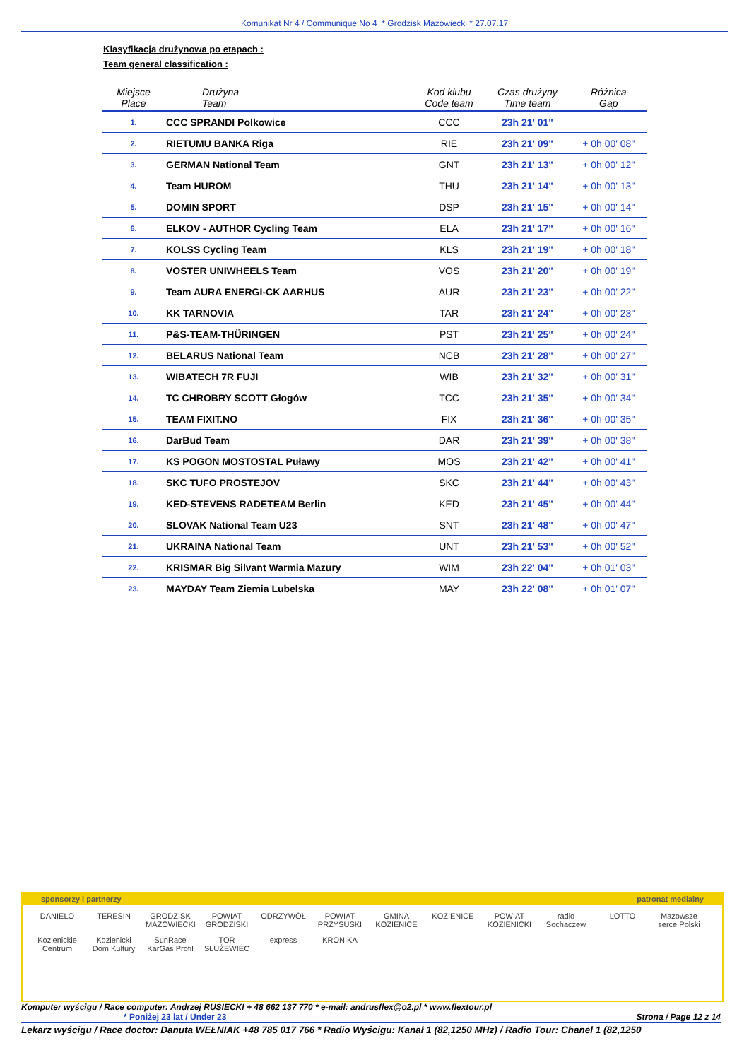Komunikat Nr 4 / Communique No 4 * Grodzisk Mazowiecki * 27.07.17
Klasyfikacja drużynowa po etapach :
Team general classification :
| Miejsce Place | Drużyna Team | Kod klubu Code team | Czas drużyny Time team | Różnica Gap |
| --- | --- | --- | --- | --- |
| 1. | CCC SPRANDI Polkowice | CCC | 23h 21' 01" | |
| 2. | RIETUMU BANKA Riga | RIE | 23h 21' 09" | + 0h 00' 08" |
| 3. | GERMAN National Team | GNT | 23h 21' 13" | + 0h 00' 12" |
| 4. | Team HUROM | THU | 23h 21' 14" | + 0h 00' 13" |
| 5. | DOMIN SPORT | DSP | 23h 21' 15" | + 0h 00' 14" |
| 6. | ELKOV - AUTHOR Cycling Team | ELA | 23h 21' 17" | + 0h 00' 16" |
| 7. | KOLSS Cycling Team | KLS | 23h 21' 19" | + 0h 00' 18" |
| 8. | VOSTER UNIWHEELS Team | VOS | 23h 21' 20" | + 0h 00' 19" |
| 9. | Team AURA ENERGI-CK AARHUS | AUR | 23h 21' 23" | + 0h 00' 22" |
| 10. | KK TARNOVIA | TAR | 23h 21' 24" | + 0h 00' 23" |
| 11. | P&S-TEAM-THÜRINGEN | PST | 23h 21' 25" | + 0h 00' 24" |
| 12. | BELARUS National Team | NCB | 23h 21' 28" | + 0h 00' 27" |
| 13. | WIBATECH 7R FUJI | WIB | 23h 21' 32" | + 0h 00' 31" |
| 14. | TC CHROBRY SCOTT Głogów | TCC | 23h 21' 35" | + 0h 00' 34" |
| 15. | TEAM FIXIT.NO | FIX | 23h 21' 36" | + 0h 00' 35" |
| 16. | DarBud Team | DAR | 23h 21' 39" | + 0h 00' 38" |
| 17. | KS POGON MOSTOSTAL Puławy | MOS | 23h 21' 42" | + 0h 00' 41" |
| 18. | SKC TUFO PROSTEJOV | SKC | 23h 21' 44" | + 0h 00' 43" |
| 19. | KED-STEVENS RADETEAM Berlin | KED | 23h 21' 45" | + 0h 00' 44" |
| 20. | SLOVAK National Team U23 | SNT | 23h 21' 48" | + 0h 00' 47" |
| 21. | UKRAINA National Team | UNT | 23h 21' 53" | + 0h 00' 52" |
| 22. | KRISMAR Big Silvant Warmia Mazury | WIM | 23h 22' 04" | + 0h 01' 03" |
| 23. | MAYDAY Team Ziemia Lubelska | MAY | 23h 22' 08" | + 0h 01' 07" |
sponsorzy i partnerzy patronat medialny
DANIELO TERESIN GRODZISK MAZOWIECKI POWIAT GRODZISKI ODRZYWÓŁ POWIAT PRZYSUSKI GMINA KOZIENICE KOZIENICE POWIAT KOZIENICKI radio Sochaczew LOTTO Mazowsze serce Polski Kozienickie Centrum Kozienicki Dom Kultury SunRace KarGas Profil TOR SŁUŻEWIEC express KRONIKA
Komputer wyścigu / Race computer: Andrzej RUSIECKI + 48 662 137 770 * e-mail: andrusflex@o2.pl * www.flextour.pl
* Poniżej 23 lat / Under 23 Strona / Page 12 z 14
Lekarz wyścigu / Race doctor: Danuta WEŁNIAK +48 785 017 766 * Radio Wyścigu: Kanał 1 (82,1250 MHz) / Radio Tour: Chanel 1 (82,1250